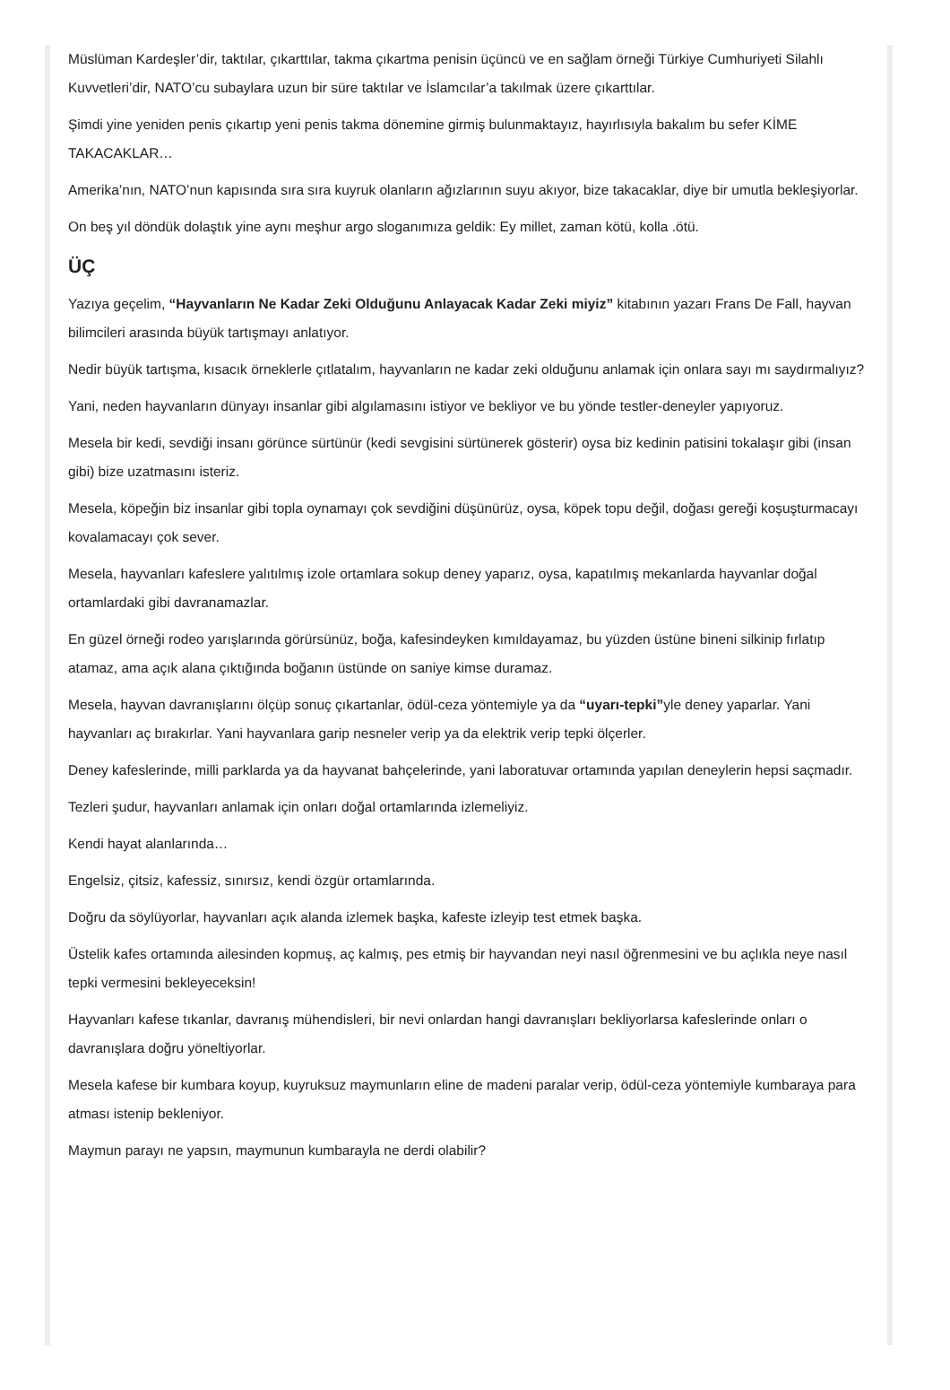Müslüman Kardeşler’dir, taktılar, çıkarttılar, takma çıkartma penisin üçüncü ve en sağlam örneği Türkiye Cumhuriyeti Silahlı Kuvvetleri’dir, NATO’cu subaylara uzun bir süre taktılar ve İslamcılar’a takılmak üzere çıkarttılar.
Şimdi yine yeniden penis çıkartıp yeni penis takma dönemine girmiş bulunmaktayız, hayırlısıyla bakalım bu sefer KİME TAKACAKLAR…
Amerika’nın, NATO’nun kapısında sıra sıra kuyruk olanların ağızlarının suyu akıyor, bize takacaklar, diye bir umutla bekleşiyorlar.
On beş yıl döndük dolaştık yine aynı meşhur argo sloganımıza geldik: Ey millet, zaman kötü, kolla .ötü.
ÜÇ
Yazıya geçelim, “Hayvanların Ne Kadar Zeki Olduğunu Anlayacak Kadar Zeki miyiz” kitabının yazarı Frans De Fall, hayvan bilimcileri arasında büyük tartışmayı anlatıyor.
Nedir büyük tartışma, kısacık örneklerle çıtlatalım, hayvanların ne kadar zeki olduğunu anlamak için onlara sayı mı saydırmalıyız?
Yani, neden hayvanların dünyayı insanlar gibi algılamasını istiyor ve bekliyor ve bu yönde testler-deneyler yapıyoruz.
Mesela bir kedi, sevdiği insanı görünce sürtünür (kedi sevgisini sürtünerek gösterir) oysa biz kedinin patisini tokalaşır gibi (insan gibi) bize uzatmasını isteriz.
Mesela, köpeğin biz insanlar gibi topla oynamayı çok sevdiğini düşünürüz, oysa, köpek topu değil, doğası gereği koşuşturmacayı kovalamacayı çok sever.
Mesela, hayvanları kafeslere yalıtılmış izole ortamlara sokup deney yaparız, oysa, kapatılmış mekanlarda hayvanlar doğal ortamlardaki gibi davranamazlar.
En güzel örneği rodeo yarışlarında görürsünüz, boğa, kafesindeyken kımıldayamaz, bu yüzden üstüne bineni silkinip fırlatıp atamaz, ama açık alana çıktığında boğanın üstünde on saniye kimse duramaz.
Mesela, hayvan davranışlarını ölçüp sonuç çıkartanlar, ödül-ceza yöntemiyle ya da “uyarı-tepki”yle deney yaparlar. Yani hayvanları aç bırakırlar. Yani hayvanlara garip nesneler verip ya da elektrik verip tepki ölçerler.
Deney kafeslerinde, milli parklarda ya da hayvanat bahçelerinde, yani laboratuvar ortamında yapılan deneylerin hepsi saçmadır.
Tezleri şudur, hayvanları anlamak için onları doğal ortamlarında izlemeliyiz.
Kendi hayat alanlarında…
Engelsiz, çitsiz, kafessiz, sınırsız, kendi özgür ortamlarında.
Doğru da söylüyorlar, hayvanları açık alanda izlemek başka, kafeste izleyip test etmek başka.
Üstelik kafes ortamında ailesinden kopmuş, aç kalmış, pes etmiş bir hayvandan neyi nasıl öğrenmesini ve bu açlıkla neye nasıl tepki vermesini bekleyeceksin!
Hayvanları kafese tıkanlar, davranış mühendisleri, bir nevi onlardan hangi davranışları bekliyorlarsa kafeslerinde onları o davranışlara doğru yöneltiyorlar.
Mesela kafese bir kumbara koyup, kuyruksuz maymunların eline de madeni paralar verip, ödül-ceza yöntemiyle kumbaraya para atması istenip bekleniyor.
Maymun parayı ne yapsın, maymunun kumbarayla ne derdi olabilir?